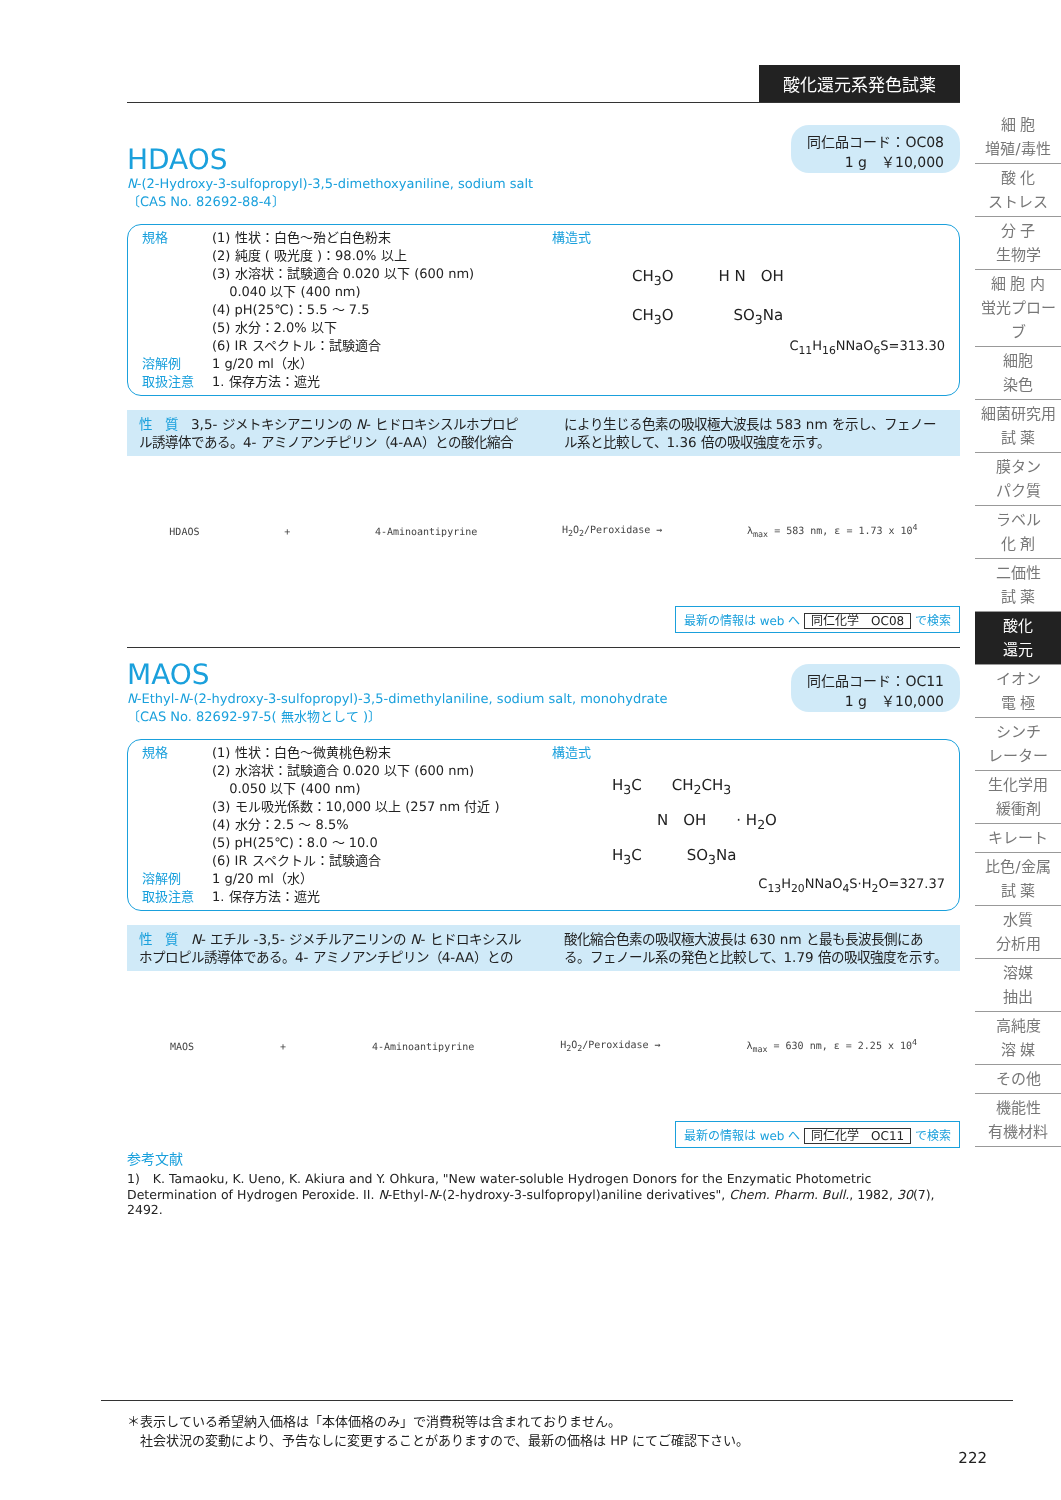細 胞
増殖/毒性
酸 化
ストレス
分 子
生物学
細 胞 内
蛍光プローブ
細胞
染色
細菌研究用
試 薬
膜タン
パク質
ラベル
化 剤
二価性
試 薬
酸化
還元
イオン
電 極
シンチ
レーター
生化学用
緩衝剤
キレート
比色/金属
試 薬
水質
分析用
溶媒
抽出
高純度
溶 媒
その他
機能性
有機材料
酸化還元系発色試薬
HDAOS
N-(2-Hydroxy-3-sulfopropyl)-3,5-dimethoxyaniline, sodium salt
〔CAS No. 82692-88-4〕
同仁品コード：OC08
1 g　￥10,000
規格 (1) 性状：白色～殆ど白色粉末
(2) 純度 ( 吸光度 )：98.0% 以上
(3) 水溶状：試験適合 0.020 以下 (600 nm)
　 0.040 以下 (400 nm)
(4) pH(25℃)：5.5 ～ 7.5
(5) 水分：2.0% 以下
(6) IR スペクトル：試験適合
溶解例 1 g/20 ml（水）
取扱注意 1. 保存方法：遮光
構造式
CH<sub>3</sub>O　　　H N　OH
CH<sub>3</sub>O　　　　SO<sub>3</sub>Na
C<sub>11</sub>H<sub>16</sub>NNaO<sub>6</sub>S=313.30
性　質　3,5- ジメトキシアニリンの N- ヒドロキシスルホプロピル誘導体である。4- アミノアンチピリン（4-AA）との酸化縮合により生じる色素の吸収極大波長は 583 nm を示し、フェノール系と比較して、1.36 倍の吸収強度を示す。
HDAOS + 4-Aminoantipyrine H<sub>2</sub>O<sub>2</sub>/Peroxidase → λ<sub>max</sub> = 583 nm, ε = 1.73 x 10<sup>4</sup>
最新の情報は web へ 同仁化学　OC08 で検索
MAOS
N-Ethyl-N-(2-hydroxy-3-sulfopropyl)-3,5-dimethylaniline, sodium salt, monohydrate
〔CAS No. 82692-97-5( 無水物として )〕
同仁品コード：OC11
1 g　￥10,000
規格 (1) 性状：白色～微黄桃色粉末
(2) 水溶状：試験適合 0.020 以下 (600 nm)
　 0.050 以下 (400 nm)
(3) モル吸光係数：10,000 以上 (257 nm 付近 )
(4) 水分：2.5 ～ 8.5%
(5) pH(25℃)：8.0 ～ 10.0
(6) IR スペクトル：試験適合
溶解例 1 g/20 ml（水）
取扱注意 1. 保存方法：遮光
構造式
H<sub>3</sub>C　　CH<sub>2</sub>CH<sub>3</sub>
　　　N　OH　　· H<sub>2</sub>O
H<sub>3</sub>C　　　SO<sub>3</sub>Na
C<sub>13</sub>H<sub>20</sub>NNaO<sub>4</sub>S·H<sub>2</sub>O=327.37
性　質　N- エチル -3,5- ジメチルアニリンの N- ヒドロキシスルホプロピル誘導体である。4- アミノアンチピリン（4-AA）との酸化縮合色素の吸収極大波長は 630 nm と最も長波長側にある。フェノール系の発色と比較して、1.79 倍の吸収強度を示す。
MAOS + 4-Aminoantipyrine H<sub>2</sub>O<sub>2</sub>/Peroxidase → λ<sub>max</sub> = 630 nm, ε = 2.25 x 10<sup>4</sup>
最新の情報は web へ 同仁化学　OC11 で検索
参考文献
1)　K. Tamaoku, K. Ueno, K. Akiura and Y. Ohkura, "New water-soluble Hydrogen Donors for the Enzymatic Photometric Determination of Hydrogen Peroxide. II. N-Ethyl-N-(2-hydroxy-3-sulfopropyl)aniline derivatives", Chem. Pharm. Bull., 1982, 30(7), 2492.
＊表示している希望納入価格は「本体価格のみ」で消費税等は含まれておりません。
　社会状況の変動により、予告なしに変更することがありますので、最新の価格は HP にてご確認下さい。
222